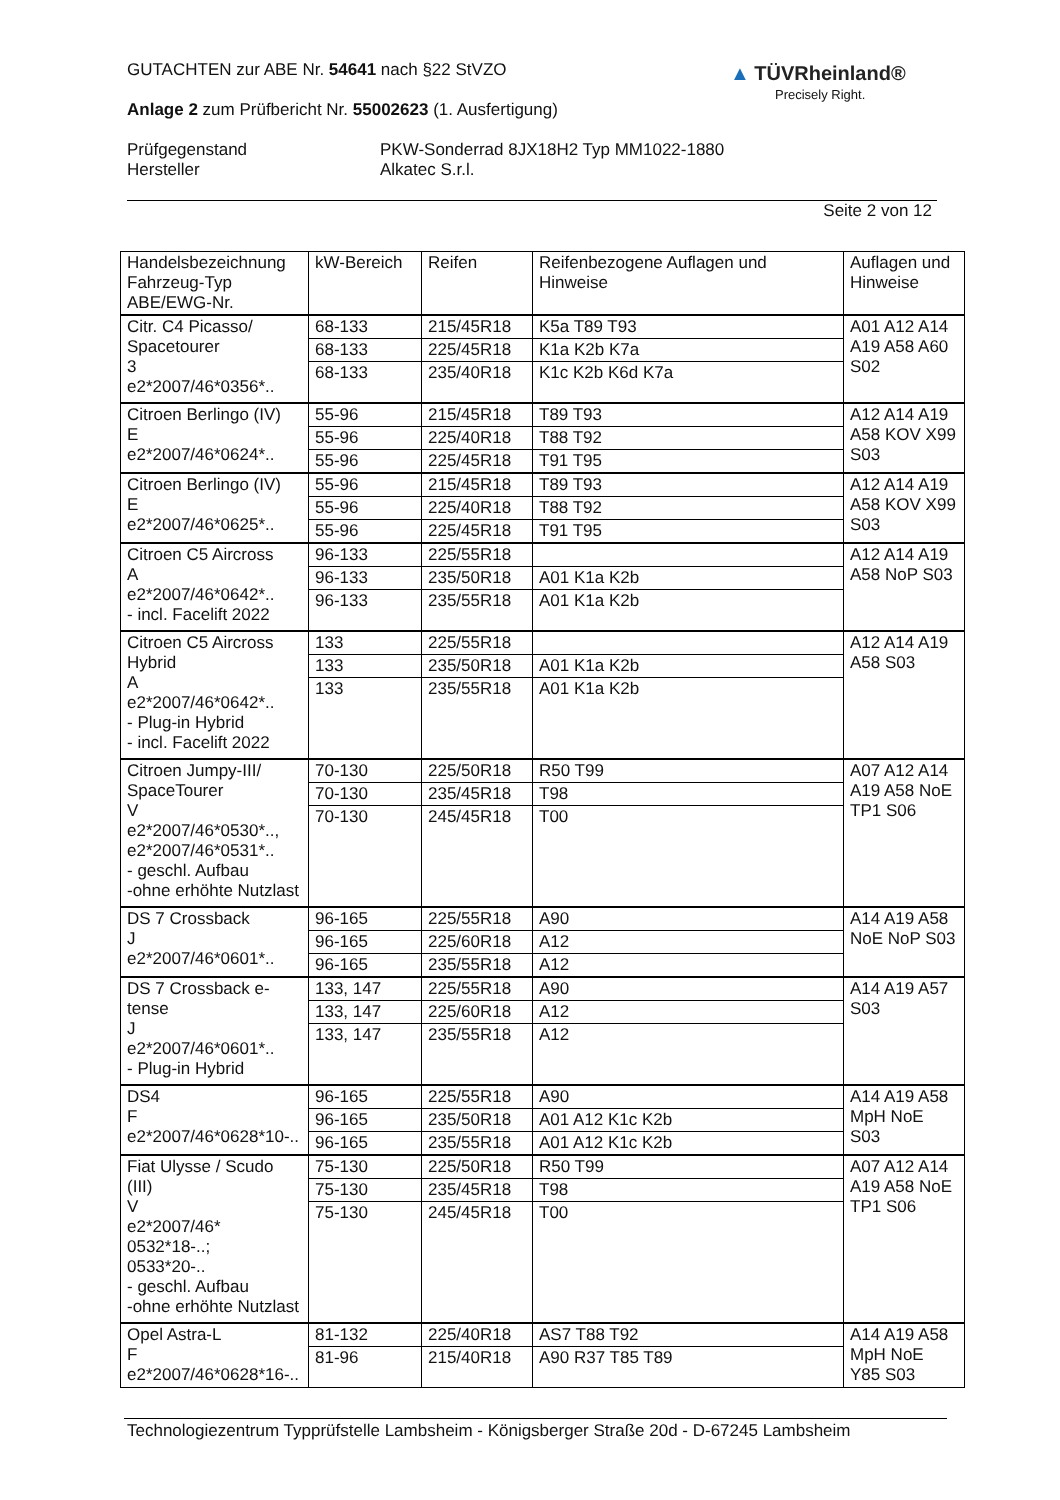GUTACHTEN zur ABE Nr. 54641 nach §22 StVZO
Anlage 2 zum Prüfbericht Nr. 55002623 (1. Ausfertigung)
Prüfgegenstand PKW-Sonderrad 8JX18H2 Typ MM1022-1880
Hersteller Alkatec S.r.l.
Seite 2 von 12
▲ TÜVRheinland®
Precisely Right.
| Handelsbezeichnung Fahrzeug-Typ ABE/EWG-Nr. | kW-Bereich | Reifen | Reifenbezogene Auflagen und Hinweise | Auflagen und Hinweise |
| --- | --- | --- | --- | --- |
| Citr. C4 Picasso/ Spacetourer 3 e2*2007/46*0356*.. | 68-133 | 215/45R18 | K5a T89 T93 | A01 A12 A14 A19 A58 A60 S02 |
| | 68-133 | 225/45R18 | K1a K2b K7a | |
| | 68-133 | 235/40R18 | K1c K2b K6d K7a | |
| Citroen Berlingo (IV) E e2*2007/46*0624*.. | 55-96 | 215/45R18 | T89 T93 | A12 A14 A19 A58 KOV X99 S03 |
| | 55-96 | 225/40R18 | T88 T92 | |
| | 55-96 | 225/45R18 | T91 T95 | |
| Citroen Berlingo (IV) E e2*2007/46*0625*.. | 55-96 | 215/45R18 | T89 T93 | A12 A14 A19 A58 KOV X99 S03 |
| | 55-96 | 225/40R18 | T88 T92 | |
| | 55-96 | 225/45R18 | T91 T95 | |
| Citroen C5 Aircross A e2*2007/46*0642*.. - incl. Facelift 2022 | 96-133 | 225/55R18 | | A12 A14 A19 A58 NoP S03 |
| | 96-133 | 235/50R18 | A01 K1a K2b | |
| | 96-133 | 235/55R18 | A01 K1a K2b | |
| Citroen C5 Aircross Hybrid A e2*2007/46*0642*.. - Plug-in Hybrid - incl. Facelift 2022 | 133 | 225/55R18 | | A12 A14 A19 A58 S03 |
| | 133 | 235/50R18 | A01 K1a K2b | |
| | 133 | 235/55R18 | A01 K1a K2b | |
| Citroen Jumpy-III/ SpaceTourer V e2*2007/46*0530*.., e2*2007/46*0531*.. - geschl. Aufbau -ohne erhöhte Nutzlast | 70-130 | 225/50R18 | R50 T99 | A07 A12 A14 A19 A58 NoE TP1 S06 |
| | 70-130 | 235/45R18 | T98 | |
| | 70-130 | 245/45R18 | T00 | |
| DS 7 Crossback J e2*2007/46*0601*.. | 96-165 | 225/55R18 | A90 | A14 A19 A58 NoE NoP S03 |
| | 96-165 | 225/60R18 | A12 | |
| | 96-165 | 235/55R18 | A12 | |
| DS 7 Crossback e- tense J e2*2007/46*0601*.. - Plug-in Hybrid | 133, 147 | 225/55R18 | A90 | A14 A19 A57 S03 |
| | 133, 147 | 225/60R18 | A12 | |
| | 133, 147 | 235/55R18 | A12 | |
| DS4 F e2*2007/46*0628*10-.. | 96-165 | 225/55R18 | A90 | A14 A19 A58 MpH NoE S03 |
| | 96-165 | 235/50R18 | A01 A12 K1c K2b | |
| | 96-165 | 235/55R18 | A01 A12 K1c K2b | |
| Fiat Ulysse / Scudo (III) V e2*2007/46* 0532*18-..; 0533*20-.. - geschl. Aufbau -ohne erhöhte Nutzlast | 75-130 | 225/50R18 | R50 T99 | A07 A12 A14 A19 A58 NoE TP1 S06 |
| | 75-130 | 235/45R18 | T98 | |
| | 75-130 | 245/45R18 | T00 | |
| Opel Astra-L F e2*2007/46*0628*16-.. | 81-132 | 225/40R18 | AS7 T88 T92 | A14 A19 A58 MpH NoE Y85 S03 |
| | 81-96 | 215/40R18 | A90 R37 T85 T89 | |
Technologiezentrum Typprüfstelle Lambsheim - Königsberger Straße 20d - D-67245 Lambsheim